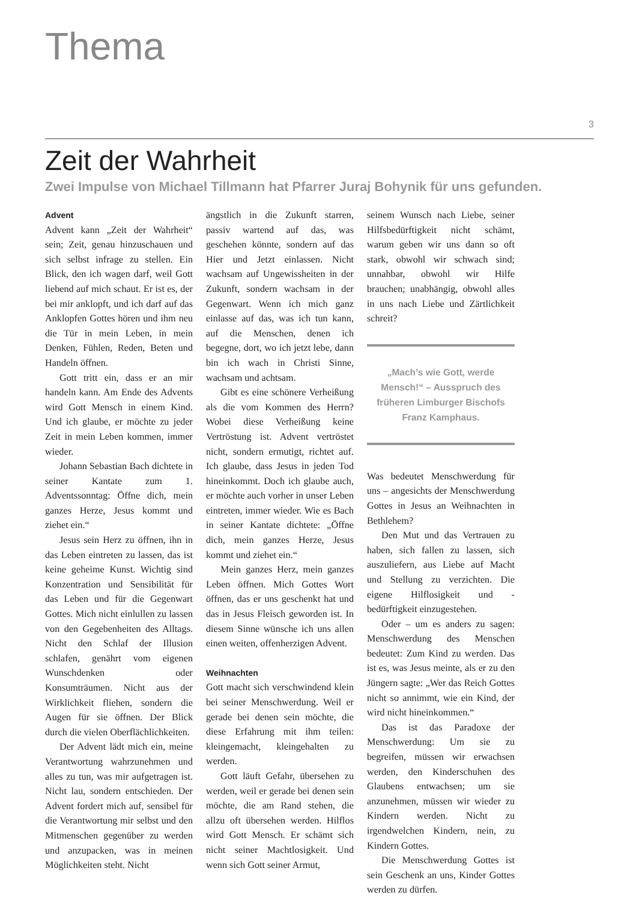Thema
3
Zeit der Wahrheit
Zwei Impulse von Michael Tillmann hat Pfarrer Juraj Bohynik für uns gefunden.
Advent
Advent kann „Zeit der Wahrheit“ sein; Zeit, genau hinzuschauen und sich selbst infrage zu stellen. Ein Blick, den ich wagen darf, weil Gott liebend auf mich schaut. Er ist es, der bei mir anklopft, und ich darf auf das Anklopfen Gottes hören und ihm neu die Tür in mein Leben, in mein Denken, Fühlen, Reden, Beten und Handeln öffnen.
Gott tritt ein, dass er an mir handeln kann. Am Ende des Advents wird Gott Mensch in einem Kind. Und ich glaube, er möchte zu jeder Zeit in mein Leben kommen, immer wieder.
Johann Sebastian Bach dichtete in seiner Kantate zum 1. Adventssonntag: Öffne dich, mein ganzes Herze, Jesus kommt und ziehet ein.“
Jesus sein Herz zu öffnen, ihn in das Leben eintreten zu lassen, das ist keine geheime Kunst. Wichtig sind Konzentration und Sensibilität für das Leben und für die Gegenwart Gottes. Mich nicht einlullen zu lassen von den Gegebenheiten des Alltags. Nicht den Schlaf der Illusion schlafen, genährt vom eigenen Wunschdenken oder Konsumträumen. Nicht aus der Wirklichkeit fliehen, sondern die Augen für sie öffnen. Der Blick durch die vielen Oberflächlichkeiten.
Der Advent lädt mich ein, meine Verantwortung wahrzunehmen und alles zu tun, was mir aufgetragen ist. Nicht lau, sondern entschieden. Der Advent fordert mich auf, sensibel für die Verantwortung mir selbst und den Mitmenschen gegenüber zu werden und anzupacken, was in meinen Möglichkeiten steht. Nicht
ängstlich in die Zukunft starren, passiv wartend auf das, was geschehen könnte, sondern auf das Hier und Jetzt einlassen. Nicht wachsam auf Ungewissheiten in der Zukunft, sondern wachsam in der Gegenwart. Wenn ich mich ganz einlasse auf das, was ich tun kann, auf die Menschen, denen ich begegne, dort, wo ich jetzt lebe, dann bin ich wach in Christi Sinne, wachsam und achtsam.
Gibt es eine schönere Verheißung als die vom Kommen des Herrn? Wobei diese Verheißung keine Vertröstung ist. Advent vertröstet nicht, sondern ermutigt, richtet auf. Ich glaube, dass Jesus in jeden Tod hineinkommt. Doch ich glaube auch, er möchte auch vorher in unser Leben eintreten, immer wieder. Wie es Bach in seiner Kantate dichtete: „Öffne dich, mein ganzes Herze, Jesus kommt und ziehet ein.“
Mein ganzes Herz, mein ganzes Leben öffnen. Mich Gottes Wort öffnen, das er uns geschenkt hat und das in Jesus Fleisch geworden ist. In diesem Sinne wünsche ich uns allen einen weiten, offenherzigen Advent.
Weihnachten
Gott macht sich verschwindend klein bei seiner Menschwerdung. Weil er gerade bei denen sein möchte, die diese Erfahrung mit ihm teilen: kleingemacht, kleingehalten zu werden.
Gott läuft Gefahr, übersehen zu werden, weil er gerade bei denen sein möchte, die am Rand stehen, die allzu oft übersehen werden. Hilflos wird Gott Mensch. Er schämt sich nicht seiner Machtlosigkeit. Und wenn sich Gott seiner Armut,
seinem Wunsch nach Liebe, seiner Hilfsbedürftigkeit nicht schämt, warum geben wir uns dann so oft stark, obwohl wir schwach sind; unnahbar, obwohl wir Hilfe brauchen; unabhängig, obwohl alles in uns nach Liebe und Zärtlichkeit schreit?
„Mach’s wie Gott, werde Mensch!“ – Ausspruch des früheren Limburger Bischofs Franz Kamphaus.
Was bedeutet Menschwerdung für uns – angesichts der Menschwerdung Gottes in Jesus an Weihnachten in Bethlehem?
Den Mut und das Vertrauen zu haben, sich fallen zu lassen, sich auszuliefern, aus Liebe auf Macht und Stellung zu verzichten. Die eigene Hilflosigkeit und -bedürftigkeit einzugestehen.
Oder – um es anders zu sagen: Menschwerdung des Menschen bedeutet: Zum Kind zu werden. Das ist es, was Jesus meinte, als er zu den Jüngern sagte: „Wer das Reich Gottes nicht so annimmt, wie ein Kind, der wird nicht hineinkommen.“
Das ist das Paradoxe der Menschwerdung: Um sie zu begreifen, müssen wir erwachsen werden, den Kinderschuhen des Glaubens entwachsen; um sie anzunehmen, müssen wir wieder zu Kindern werden. Nicht zu irgendwelchen Kindern, nein, zu Kindern Gottes.
Die Menschwerdung Gottes ist sein Geschenk an uns, Kinder Gottes werden zu dürfen.